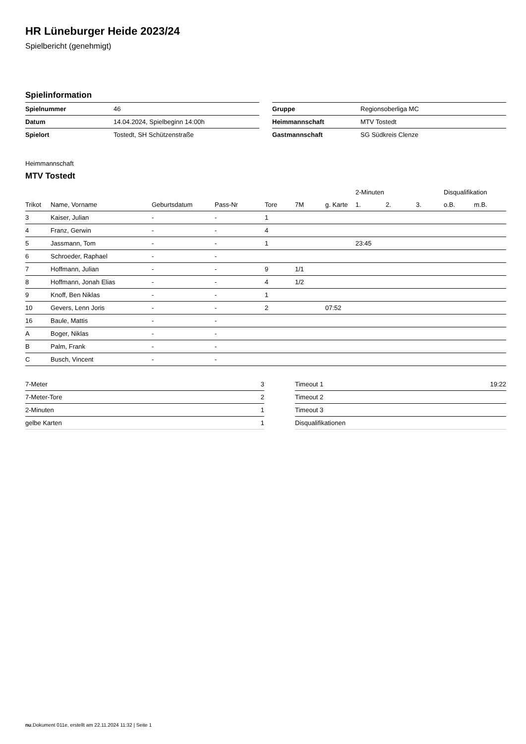HR Lüneburger Heide 2023/24
Spielbericht (genehmigt)
Spielinformation
| Spielnummer | 46 |
| Datum | 14.04.2024, Spielbeginn 14:00h |
| Spielort | Tostedt, SH Schützenstraße |
| Gruppe | Regionsoberliga MC |
| Heimmannschaft | MTV Tostedt |
| Gastmannschaft | SG Südkreis Clenze |
Heimmannschaft
MTV Tostedt
| | | | | | | | 2-Minuten | | | Disqualifikation | |
| --- | --- | --- | --- | --- | --- | --- | --- | --- | --- | --- | --- |
| Trikot | Name, Vorname | Geburtsdatum | Pass-Nr | Tore | 7M | g. Karte | 1. | 2. | 3. | o.B. | m.B. |
| 3 | Kaiser, Julian | - | - | 1 | | | | | | | |
| 4 | Franz, Gerwin | - | - | 4 | | | | | | | |
| 5 | Jassmann, Tom | - | - | 1 | | | 23:45 | | | | |
| 6 | Schroeder, Raphael | - | - | | | | | | | | |
| 7 | Hoffmann, Julian | - | - | 9 | 1/1 | | | | | | |
| 8 | Hoffmann, Jonah Elias | - | - | 4 | 1/2 | | | | | | |
| 9 | Knoff, Ben Niklas | - | - | 1 | | | | | | | |
| 10 | Gevers, Lenn Joris | - | - | 2 | | 07:52 | | | | | |
| 16 | Baule, Mattis | - | - | | | | | | | | |
| A | Boger, Niklas | - | - | | | | | | | | |
| B | Palm, Frank | - | - | | | | | | | | |
| C | Busch, Vincent | - | - | | | | | | | | |
| 7-Meter | 3 |
| 7-Meter-Tore | 2 |
| 2-Minuten | 1 |
| gelbe Karten | 1 |
| Timeout 1 | 19:22 |
| Timeout 2 | |
| Timeout 3 | |
| Disqualifikationen | |
nu.Dokument 011e, erstellt am 22.11.2024 11:32 | Seite 1